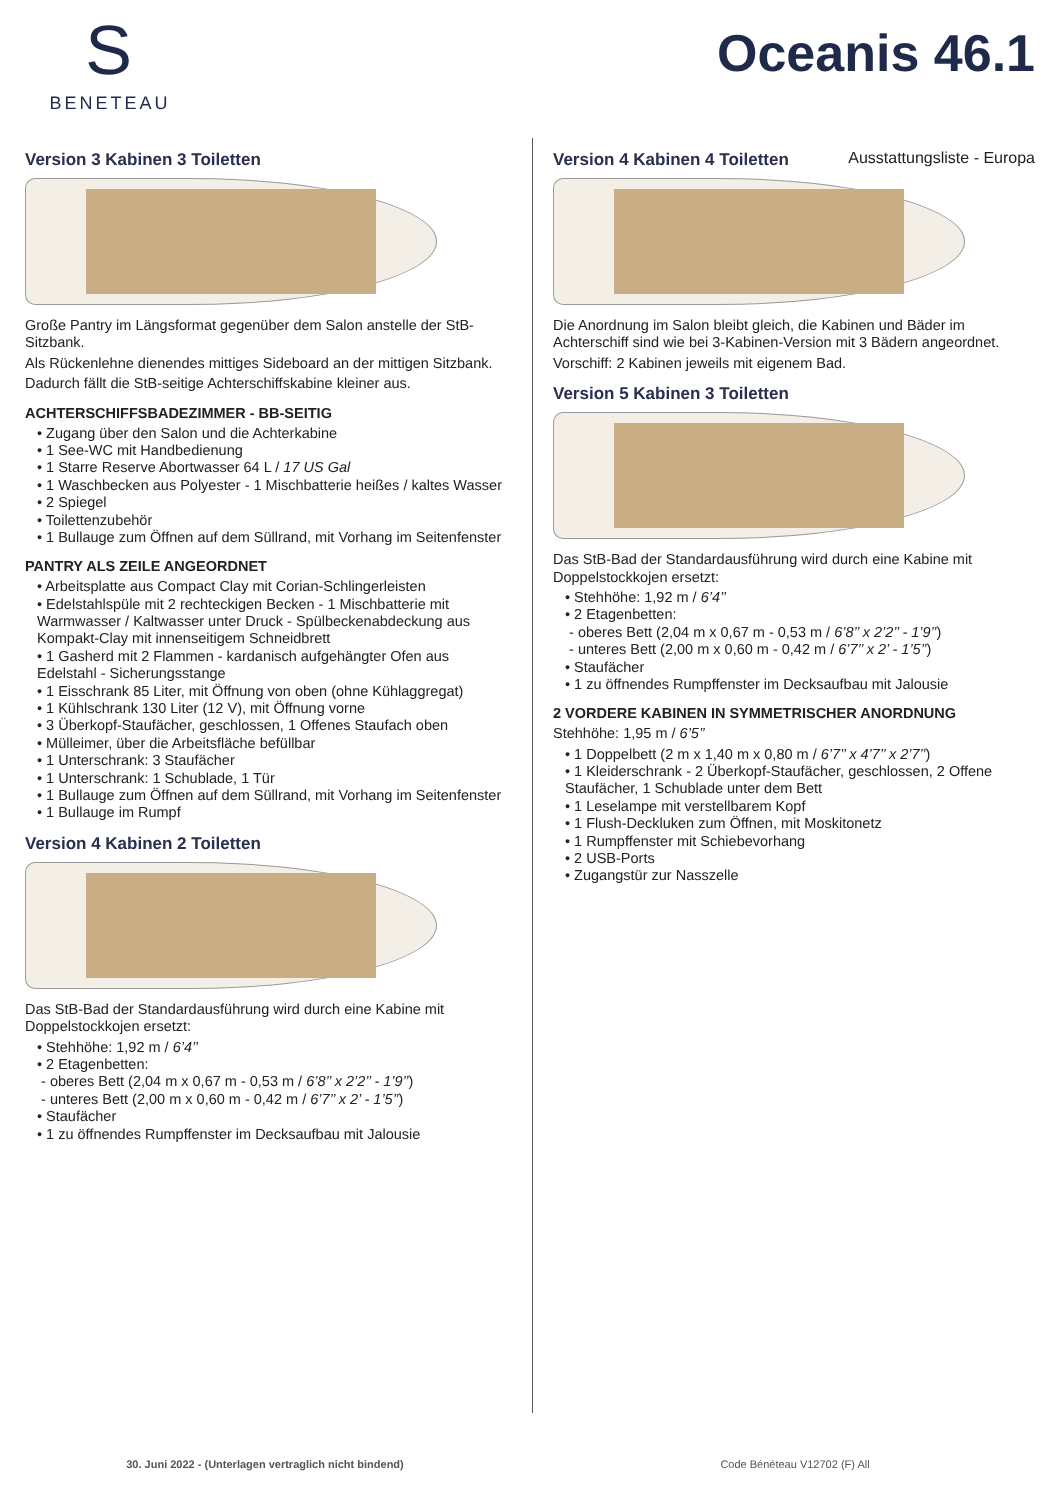S
BENETEAU
Oceanis 46.1
Ausstattungsliste - Europa
Version 3 Kabinen 3 Toiletten
Große Pantry im Längsformat gegenüber dem Salon anstelle der StB-Sitzbank.
Als Rückenlehne dienendes mittiges Sideboard an der mittigen Sitzbank.
Dadurch fällt die StB-seitige Achterschiffskabine kleiner aus.
ACHTERSCHIFFSBADEZIMMER - BB-SEITIG
• Zugang über den Salon und die Achterkabine
• 1 See-WC mit Handbedienung
• 1 Starre Reserve Abortwasser 64 L / 17 US Gal
• 1 Waschbecken aus Polyester - 1 Mischbatterie heißes / kaltes Wasser
• 2 Spiegel
• Toilettenzubehör
• 1 Bullauge zum Öffnen auf dem Süllrand, mit Vorhang im Seitenfenster
PANTRY ALS ZEILE ANGEORDNET
• Arbeitsplatte aus Compact Clay mit Corian-Schlingerleisten
• Edelstahlspüle mit 2 rechteckigen Becken - 1 Mischbatterie mit Warmwasser / Kaltwasser unter Druck - Spülbeckenabdeckung aus Kompakt-Clay mit innenseitigem Schneidbrett
• 1 Gasherd mit 2 Flammen - kardanisch aufgehängter Ofen aus Edelstahl - Sicherungsstange
• 1 Eisschrank 85 Liter, mit Öffnung von oben (ohne Kühlaggregat)
• 1 Kühlschrank 130 Liter (12 V), mit Öffnung vorne
• 3 Überkopf-Staufächer, geschlossen, 1 Offenes Staufach oben
• Mülleimer, über die Arbeitsfläche befüllbar
• 1 Unterschrank: 3 Staufächer
• 1 Unterschrank: 1 Schublade, 1 Tür
• 1 Bullauge zum Öffnen auf dem Süllrand, mit Vorhang im Seitenfenster
• 1 Bullauge im Rumpf
Version 4 Kabinen 2 Toiletten
Das StB-Bad der Standardausführung wird durch eine Kabine mit Doppelstockkojen ersetzt:
• Stehhöhe: 1,92 m / 6’4’’
• 2 Etagenbetten:
- oberes Bett (2,04 m x 0,67 m - 0,53 m / 6’8’’ x 2’2’’ - 1’9’’)
- unteres Bett (2,00 m x 0,60 m - 0,42 m / 6’7’’ x 2’ - 1’5’’)
• Staufächer
• 1 zu öffnendes Rumpffenster im Decksaufbau mit Jalousie
Version 4 Kabinen 4 Toiletten
Die Anordnung im Salon bleibt gleich, die Kabinen und Bäder im Achterschiff sind wie bei 3-Kabinen-Version mit 3 Bädern angeordnet.
Vorschiff: 2 Kabinen jeweils mit eigenem Bad.
Version 5 Kabinen 3 Toiletten
Das StB-Bad der Standardausführung wird durch eine Kabine mit Doppelstockkojen ersetzt:
• Stehhöhe: 1,92 m / 6’4’’
• 2 Etagenbetten:
- oberes Bett (2,04 m x 0,67 m - 0,53 m / 6’8’’ x 2’2’’ - 1’9’’)
- unteres Bett (2,00 m x 0,60 m - 0,42 m / 6’7’’ x 2’ - 1’5’’)
• Staufächer
• 1 zu öffnendes Rumpffenster im Decksaufbau mit Jalousie
2 VORDERE KABINEN IN SYMMETRISCHER ANORDNUNG
Stehhöhe: 1,95 m / 6’5’’
• 1 Doppelbett (2 m x 1,40 m x 0,80 m / 6’7’’ x 4’7’’ x 2’7’’)
• 1 Kleiderschrank - 2 Überkopf-Staufächer, geschlossen, 2 Offene Staufächer, 1 Schublade unter dem Bett
• 1 Leselampe mit verstellbarem Kopf
• 1 Flush-Deckluken zum Öffnen, mit Moskitonetz
• 1 Rumpffenster mit Schiebevorhang
• 2 USB-Ports
• Zugangstür zur Nasszelle
30. Juni 2022 - (Unterlagen vertraglich nicht bindend) Code Bénéteau V12702 (F) All